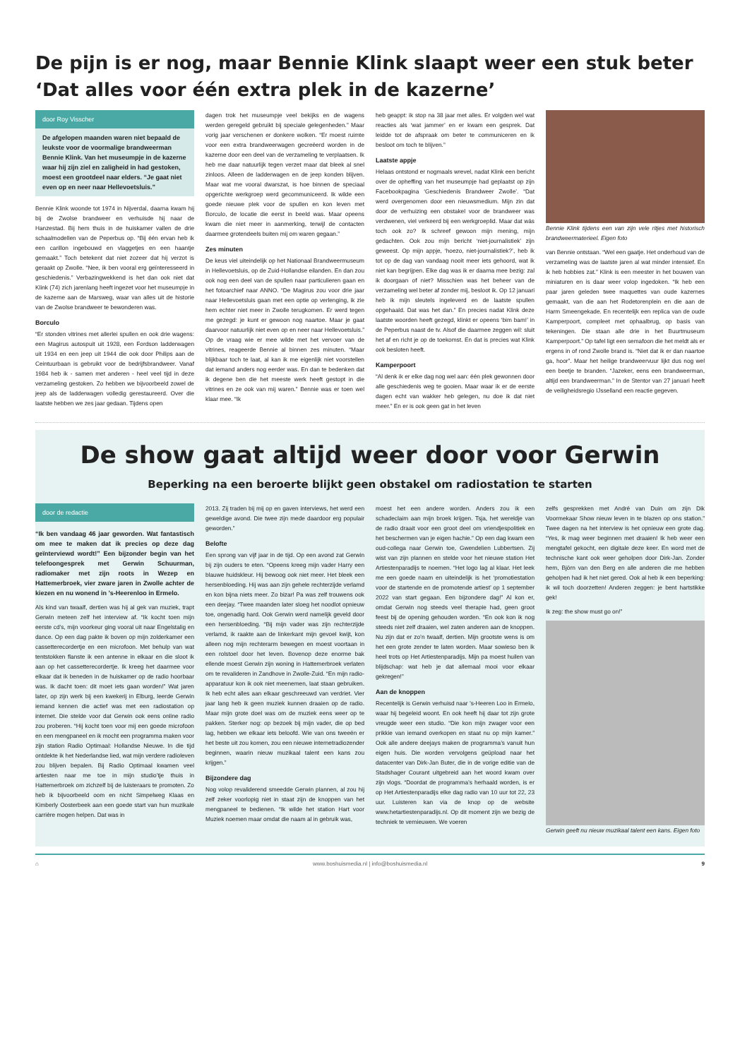De pijn is er nog, maar Bennie Klink slaapt weer een stuk beter ‘Dat alles voor één extra plek in de kazerne’
door Roy Visscher
De afgelopen maanden waren niet bepaald de leukste voor de voormalige brandweerman Bennie Klink. Van het museumpje in de kazerne waar hij zijn ziel en zaligheid in had gestoken, moest een grootdeel naar elders. “Je gaat niet even op en neer naar Hellevoetsluis.”
Bennie Klink woonde tot 1974 in Nijverdal, daarna kwam hij bij de Zwolse brandweer en verhuisde hij naar de Hanzestad. Bij hem thuis in de huiskamer vallen de drie schaalmodellen van de Peperbus op. “Bij één ervan heb ik een carillon ingebouwd en vlaggetjes en een haantje gemaakt.” Toch betekent dat niet zozeer dat hij verzot is geraakt op Zwolle. “Nee, ik ben vooral erg geïnteresseerd in geschiedenis.” Verbazingwekkend is het dan ook niet dat Klink (74) zich jarenlang heeft ingezet voor het museumpje in de kazerne aan de Marsweg, waar van alles uit de historie van de Zwolse brandweer te bewonderen was.
Borculo
“Er stonden vitrines met allerlei spullen en ook drie wagens: een Magirus autospuit uit 1928, een Fordson ladderwagen uit 1934 en een jeep uit 1944 die ook door Philips aan de Ceintuurbaan is gebruikt voor de bedrijfsbrandweer. Vanaf 1984 heb ik - samen met anderen - heel veel tijd in deze verzameling gestoken. Zo hebben we bijvoorbeeld zowel de jeep als de ladderwagen volledig gerestaureerd. Over die laatste hebben we zes jaar gedaan. Tijdens open
dagen trok het museumpje veel bekijks en de wagens werden geregeld gebruikt bij speciale gelegenheden.” Maar vorig jaar verschenen er donkere wolken. “Er moest ruimte voor een extra brandweerwagen gecreëerd worden in de kazerne door een deel van de verzameling te verplaatsen. Ik heb me daar natuurlijk tegen verzet maar dat bleek al snel zinloos. Alleen de ladderwagen en de jeep konden blijven. Maar wat me vooral dwarszat, is hoe binnen de speciaal opgerichte werkgroep werd gecommuniceerd. Ik wilde een goede nieuwe plek voor de spullen en kon leven met Borculo, de locatie die eerst in beeld was. Maar opeens kwam die niet meer in aanmerking, terwijl de contacten daarmee grotendeels buiten mij om waren gegaan.”
Zes minuten
De keus viel uiteindelijk op het Nationaal Brandweermuseum in Hellevoetsluis, op de Zuid-Hollandse eilanden. En dan zou ook nog een deel van de spullen naar particulieren gaan en het fotoarchief naar ANNO. “De Magirus zou voor drie jaar naar Hellevoetsluis gaan met een optie op verlenging, ik zie hem echter niet meer in Zwolle terugkomen. Er werd tegen me gezegd: je kunt er gewoon nog naartoe. Maar je gaat daarvoor natuurlijk niet even op en neer naar Hellevoetsluis.” Op de vraag wie er mee wilde met het vervoer van de vitrines, reageerde Bennie al binnen zes minuten. “Maar blijkbaar toch te laat, al kan ik me eigenlijk niet voorstellen dat iemand anders nog eerder was. En dan te bedenken dat ik degene ben die het meeste werk heeft gestopt in die vitrines en ze ook van mij waren.” Bennie was er toen wel klaar mee. “Ik
heb geappt: ik stop na 38 jaar met alles. Er volgden wel wat reacties als ‘wat jammer’ en er kwam een gesprek. Dat leidde tot de afspraak om beter te communiceren en ik besloot om toch te blijven.”
Laatste appje
Helaas ontstond er nogmaals wrevel, nadat Klink een bericht over de opheffing van het museumpje had geplaatst op zijn Facebookpagina ‘Geschiedenis Brandweer Zwolle’. “Dat werd overgenomen door een nieuwsmedium. Mijn zin dat door de verhuizing een obstakel voor de brandweer was verdwenen, viel verkeerd bij een werkgroeplid. Maar dat wás toch ook zo? Ik schreef gewoon mijn mening, mijn gedachten. Ook zou mijn bericht ‘niet-journalistiek’ zijn geweest. Op mijn appje, ‘hoezo, niet-journalistiek?’, heb ik tot op de dag van vandaag nooit meer iets gehoord, wat ik niet kan begrijpen. Elke dag was ik er daarna mee bezig: zal ik doorgaan of niet? Misschien was het beheer van de verzameling wel beter af zonder mij, besloot ik. Op 12 januari heb ik mijn sleutels ingeleverd en de laatste spullen opgehaald. Dat was het dan.” En precies nadat Klink deze laatste woorden heeft gezegd, klinkt er opeens ‘bim bam!’ in de Peperbus naast de tv. Alsof die daarmee zeggen wil: sluit het af en richt je op de toekomst. En dat is precies wat Klink ook besloten heeft.
Kamperpoort
“Al denk ik er elke dag nog wel aan: één plek gewonnen door alle geschiedenis weg te gooien. Maar waar ik er de eerste dagen echt van wakker heb gelegen, nu doe ik dat niet meer.” En er is ook geen gat in het leven
Bennie Klink tijdens een van zijn vele ritjes met historisch brandweermaterieel. Eigen foto
van Bennie ontstaan. “Wel een gaatje. Het onderhoud van de verzameling was de laatste jaren al wat minder intensief. En ik heb hobbies zat.” Klink is een meester in het bouwen van miniaturen en is daar weer volop ingedoken. “Ik heb een paar jaren geleden twee maquettes van oude kazernes gemaakt, van die aan het Rodetorenplein en die aan de Harm Smeengekade. En recentelijk een replica van de oude Kamperpoort, compleet met ophaalbrug, op basis van tekeningen. Die staan alle drie in het Buurtmuseum Kamperpoort.” Op tafel ligt een semafoon die het meldt als er ergens in of rond Zwolle brand is. “Niet dat ik er dan naartoe ga, hoor”. Maar het heilige brandweervuur lijkt dus nog wel een beetje te branden. “Jazeker, eens een brandweerman, altijd een brandweerman.” In de Stentor van 27 januari heeft de veiligheidsregio IJsselland een reactie gegeven.
De show gaat altijd weer door voor Gerwin
Beperking na een beroerte blijkt geen obstakel om radiostation te starten
door de redactie
“Ik ben vandaag 46 jaar geworden. Wat fantastisch om mee te maken dat ik precies op deze dag geïnterviewd wordt!” Een bijzonder begin van het telefoongesprek met Gerwin Schuurman, radiomaker met zijn roots in Wezep en Hattemerbroek, vier zware jaren in Zwolle achter de kiezen en nu wonend in ’s-Heerenloo in Ermelo.
Als kind van twaalf, dertien was hij al gek van muziek, trapt Gerwin meteen zelf het interview af. “Ik kocht toen mijn eerste cd’s, mijn voorkeur ging vooral uit naar Engelstalig en dance. Op een dag pakte ik boven op mijn zolderkamer een cassetterecordertje en een microfoon. Met behulp van wat tentstokken flanste ik een antenne in elkaar en die sloot ik aan op het cassetterecordertje. Ik kreeg het daarmee voor elkaar dat ik beneden in de huiskamer op de radio hoorbaar was. Ik dacht toen: dit moet iets gaan worden!” Wat jaren later, op zijn werk bij een kwekerij in Elburg, leerde Gerwin iemand kennen die actief was met een radiostation op internet. Die stelde voor dat Gerwin ook eens online radio zou proberen. “Hij kocht toen voor mij een goede microfoon en een mengpaneel en ik mocht een programma maken voor zijn station Radio Optimaal: Hollandse Nieuwe. In die tijd ontdekte ik het Nederlandse lied, wat mijn verdere radioleven zou blijven bepalen. Bij Radio Optimaal kwamen veel artiesten naar me toe in mijn studio’tje thuis in Hattemerbroek om zichzelf bij de luisteraars te promoten. Zo heb ik bijvoorbeeld oom en nicht Simpelweg Klaas en Kimberly Oosterbeek aan een goede start van hun muzikale carrière mogen helpen. Dat was in
2013. Zij traden bij mij op en gaven interviews, het werd een geweldige avond. Die twee zijn mede daardoor erg populair geworden.”
Belofte
Een sprong van vijf jaar in de tijd. Op een avond zat Gerwin bij zijn ouders te eten. “Opeens kreeg mijn vader Harry een blauwe huidskleur. Hij bewoog ook niet meer. Het bleek een hersenbloeding. Hij was aan zijn gehele rechterzijde verlamd en kon bijna niets meer. Zo bizar! Pa was zelf trouwens ook een deejay. “Twee maanden later sloeg het noodlot opnieuw toe, ongenadig hard. Ook Gerwin werd namelijk geveld door een hersenbloeding. “Bij mijn vader was zijn rechterzijde verlamd, ik raakte aan de linkerkant mijn gevoel kwijt, kon alleen nog mijn rechterarm bewegen en moest voortaan in een rolstoel door het leven. Bovenop deze enorme bak ellende moest Gerwin zijn woning in Hattemerbroek verlaten om te revalideren in Zandhove in Zwolle-Zuid. “En mijn radio-apparatuur kon ik ook niet meenemen, laat staan gebruiken. Ik heb echt alles aan elkaar geschreeuwd van verdriet. Vier jaar lang heb ik geen muziek kunnen draaien op de radio. Maar mijn grote doel was om de muziek eens weer op te pakken. Sterker nog: op bezoek bij mijn vader, die op bed lag, hebben we elkaar iets beloofd. Wie van ons tweeën er het beste uit zou komen, zou een nieuwe internetradiozender beginnen, waarin nieuw muzikaal talent een kans zou krijgen.”
Bijzondere dag
Nog volop revaliderend smeedde Gerwin plannen, al zou hij zelf zeker voorlopig niet in staat zijn de knoppen van het mengpaneel te bedienen. “Ik wilde het station Hart voor Muziek noemen maar omdat die naam al in gebruik was,
moest het een andere worden. Anders zou ik een schadeclaim aan mijn broek krijgen. Tsja, het wereldje van de radio draait voor een groot deel om vriendjespolitiek en het beschermen van je eigen hachie.” Op een dag kwam een oud-collega naar Gerwin toe, Gwendelien Lubbertsen. Zij wist van zijn plannen en stelde voor het nieuwe station Het Artiestenparadijs te noemen. “Het logo lag al klaar. Het leek me een goede naam en uiteindelijk is het ‘promotiestation voor de startende en de promotende artiest’ op 1 september 2022 van start gegaan. Een bijzondere dag!” Al kon er, omdat Gerwin nog steeds veel therapie had, geen groot feest bij de opening gehouden worden. “En ook kon ik nog steeds niet zelf draaien, wel zaten anderen aan de knoppen. Nu zijn dat er zo’n twaalf, dertien. Mijn grootste wens is om het een grote zender te laten worden. Maar sowieso ben ik heel trots op Het Artiestenparadijs. Mijn pa moest huilen van blijdschap: wat heb je dat allemaal mooi voor elkaar gekregen!”
Aan de knoppen
Recentelijk is Gerwin verhuisd naar ’s-Heeren Loo in Ermelo, waar hij begeleid woont. En ook heeft hij daar tot zijn grote vreugde weer een studio. “Die kon mijn zwager voor een prikkie van iemand overkopen en staat nu op mijn kamer.” Ook alle andere deejays maken de programma’s vanuit hun eigen huis. Die worden vervolgens geüpload naar het datacenter van Dirk-Jan Buter, die in de vorige editie van de Stadshager Courant uitgebreid aan het woord kwam over zijn vlogs. “Doordat de programma’s herhaald worden, is er op Het Artiestenparadijs elke dag radio van 10 uur tot 22, 23 uur. Luisteren kan via de knop op de website www.hetartiestenparadijs.nl. Op dit moment zijn we bezig de techniek te vernieuwen. We voeren
zelfs gesprekken met André van Duin om zijn Dik Voormekaar Show nieuw leven in te blazen op ons station.” Twee dagen na het interview is het opnieuw een grote dag. “Yes, ik mag weer beginnen met draaien! Ik heb weer een mengtafel gekocht, een digitale deze keer. En word met de technische kant ook weer geholpen door Dirk-Jan. Zonder hem, Björn van den Berg en alle anderen die me hebben geholpen had ik het niet gered. Ook al heb ik een beperking: ik wil toch doorzetten! Anderen zeggen: je bent hartstikke gek!
Ik zeg: the show must go on!”
Gerwin geeft nu nieuw muzikaal talent een kans. Eigen foto
⌂ www.boshuismedia.nl | info@boshuismedia.nl 9